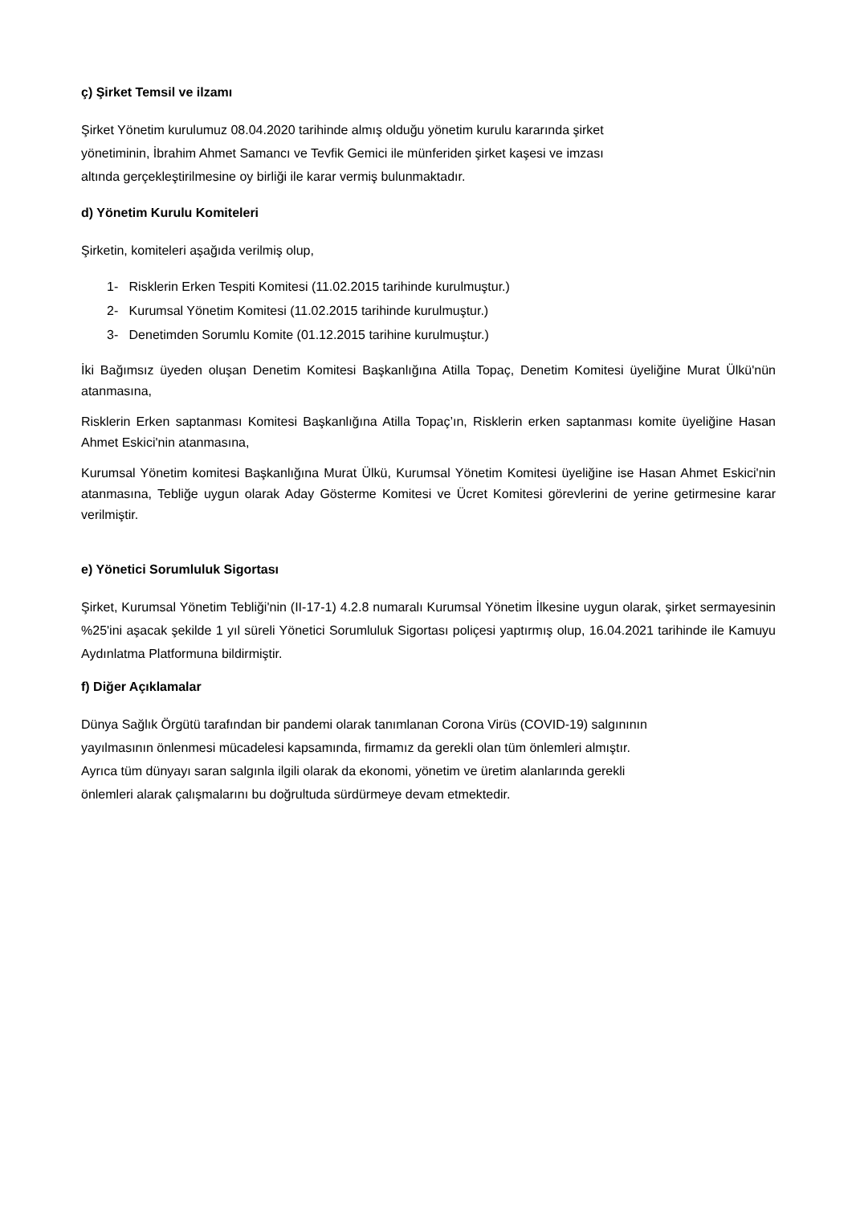ç) Şirket Temsil ve ilzamı
Şirket Yönetim kurulumuz 08.04.2020 tarihinde almış olduğu yönetim kurulu kararında şirket
yönetiminin, İbrahim Ahmet Samancı ve Tevfik Gemici ile münferiden şirket kaşesi ve imzası
altında gerçekleştirilmesine oy birliği ile karar vermiş bulunmaktadır.
d) Yönetim Kurulu Komiteleri
Şirketin, komiteleri aşağıda verilmiş olup,
1- Risklerin Erken Tespiti Komitesi (11.02.2015 tarihinde kurulmuştur.)
2- Kurumsal Yönetim Komitesi (11.02.2015 tarihinde kurulmuştur.)
3- Denetimden Sorumlu Komite (01.12.2015 tarihine kurulmuştur.)
İki Bağımsız üyeden oluşan Denetim Komitesi Başkanlığına Atilla Topaç, Denetim Komitesi üyeliğine Murat Ülkü'nün atanmasına,
Risklerin Erken saptanması Komitesi Başkanlığına Atilla Topaç’ın, Risklerin erken saptanması komite üyeliğine Hasan Ahmet Eskici'nin atanmasına,
Kurumsal Yönetim komitesi Başkanlığına Murat Ülkü, Kurumsal Yönetim Komitesi üyeliğine ise Hasan Ahmet Eskici'nin atanmasına, Tebliğe uygun olarak Aday Gösterme Komitesi ve Ücret Komitesi görevlerini de yerine getirmesine karar verilmiştir.
e) Yönetici Sorumluluk Sigortası
Şirket, Kurumsal Yönetim Tebliği'nin (II-17-1) 4.2.8 numaralı Kurumsal Yönetim İlkesine uygun olarak, şirket sermayesinin %25'ini aşacak şekilde 1 yıl süreli Yönetici Sorumluluk Sigortası poliçesi yaptırmış olup, 16.04.2021 tarihinde ile Kamuyu Aydınlatma Platformuna bildirmiştir.
f) Diğer Açıklamalar
Dünya Sağlık Örgütü tarafından bir pandemi olarak tanımlanan Corona Virüs (COVID-19) salgınının
yayılmasının önlenmesi mücadelesi kapsamında, firmamız da gerekli olan tüm önlemleri almıştır.
Ayrıca tüm dünyayı saran salgınla ilgili olarak da ekonomi, yönetim ve üretim alanlarında gerekli
önlemleri alarak çalışmalarını bu doğrultuda sürdürmeye devam etmektedir.